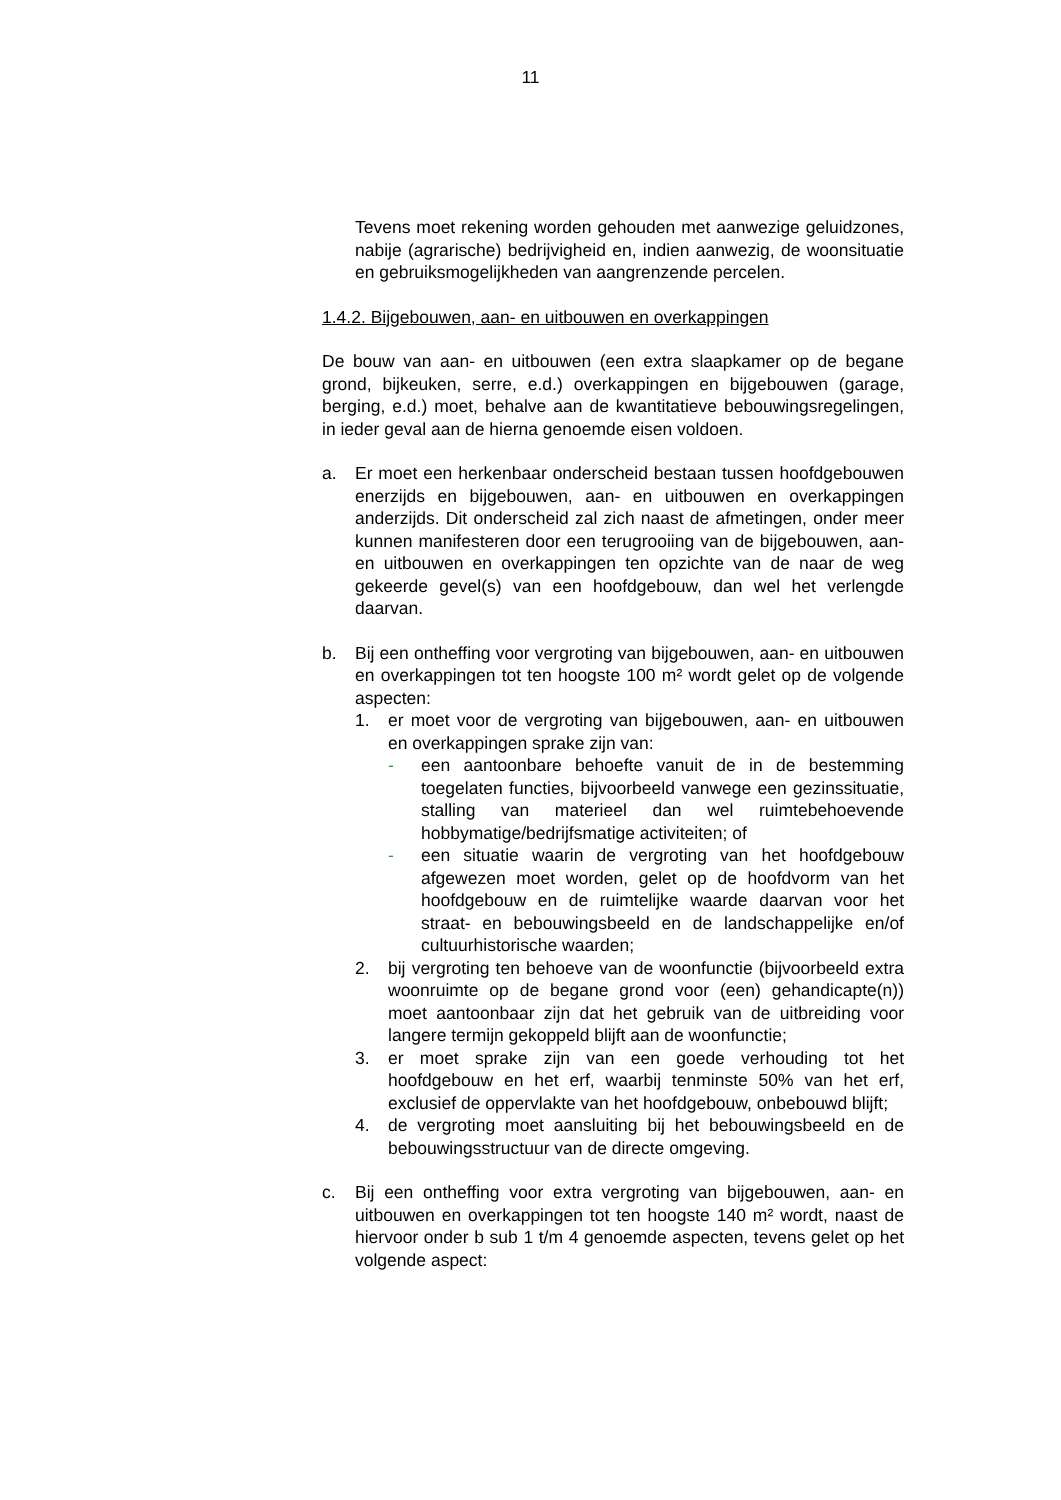11
Tevens moet rekening worden gehouden met aanwezige geluidzones, nabije (agrarische) bedrijvigheid en, indien aanwezig, de woonsituatie en gebruiksmogelijkheden van aangrenzende percelen.
1.4.2. Bijgebouwen, aan- en uitbouwen en overkappingen
De bouw van aan- en uitbouwen (een extra slaapkamer op de begane grond, bijkeuken, serre, e.d.) overkappingen en bijgebouwen (garage, berging, e.d.) moet, behalve aan de kwantitatieve bebouwingsregelingen, in ieder geval aan de hierna genoemde eisen voldoen.
a. Er moet een herkenbaar onderscheid bestaan tussen hoofdgebouwen enerzijds en bijgebouwen, aan- en uitbouwen en overkappingen anderzijds. Dit onderscheid zal zich naast de afmetingen, onder meer kunnen manifesteren door een terugrooiing van de bijgebouwen, aan- en uitbouwen en overkappingen ten opzichte van de naar de weg gekeerde gevel(s) van een hoofdgebouw, dan wel het verlengde daarvan.
b. Bij een ontheffing voor vergroting van bijgebouwen, aan- en uitbouwen en overkappingen tot ten hoogste 100 m² wordt gelet op de volgende aspecten:
1. er moet voor de vergroting van bijgebouwen, aan- en uitbouwen en overkappingen sprake zijn van:
- een aantoonbare behoefte vanuit de in de bestemming toegelaten functies, bijvoorbeeld vanwege een gezinssituatie, stalling van materieel dan wel ruimtebehoevende hobbymatige/bedrijfsmatige activiteiten; of
- een situatie waarin de vergroting van het hoofdgebouw afgewezen moet worden, gelet op de hoofdvorm van het hoofdgebouw en de ruimtelijke waarde daarvan voor het straat- en bebouwingsbeeld en de landschappelijke en/of cultuurhistorische waarden;
2. bij vergroting ten behoeve van de woonfunctie (bijvoorbeeld extra woonruimte op de begane grond voor (een) gehandicapte(n)) moet aantoonbaar zijn dat het gebruik van de uitbreiding voor langere termijn gekoppeld blijft aan de woonfunctie;
3. er moet sprake zijn van een goede verhouding tot het hoofdgebouw en het erf, waarbij tenminste 50% van het erf, exclusief de oppervlakte van het hoofdgebouw, onbebouwd blijft;
4. de vergroting moet aansluiting bij het bebouwingsbeeld en de bebouwingsstructuur van de directe omgeving.
c. Bij een ontheffing voor extra vergroting van bijgebouwen, aan- en uitbouwen en overkappingen tot ten hoogste 140 m² wordt, naast de hiervoor onder b sub 1 t/m 4 genoemde aspecten, tevens gelet op het volgende aspect: